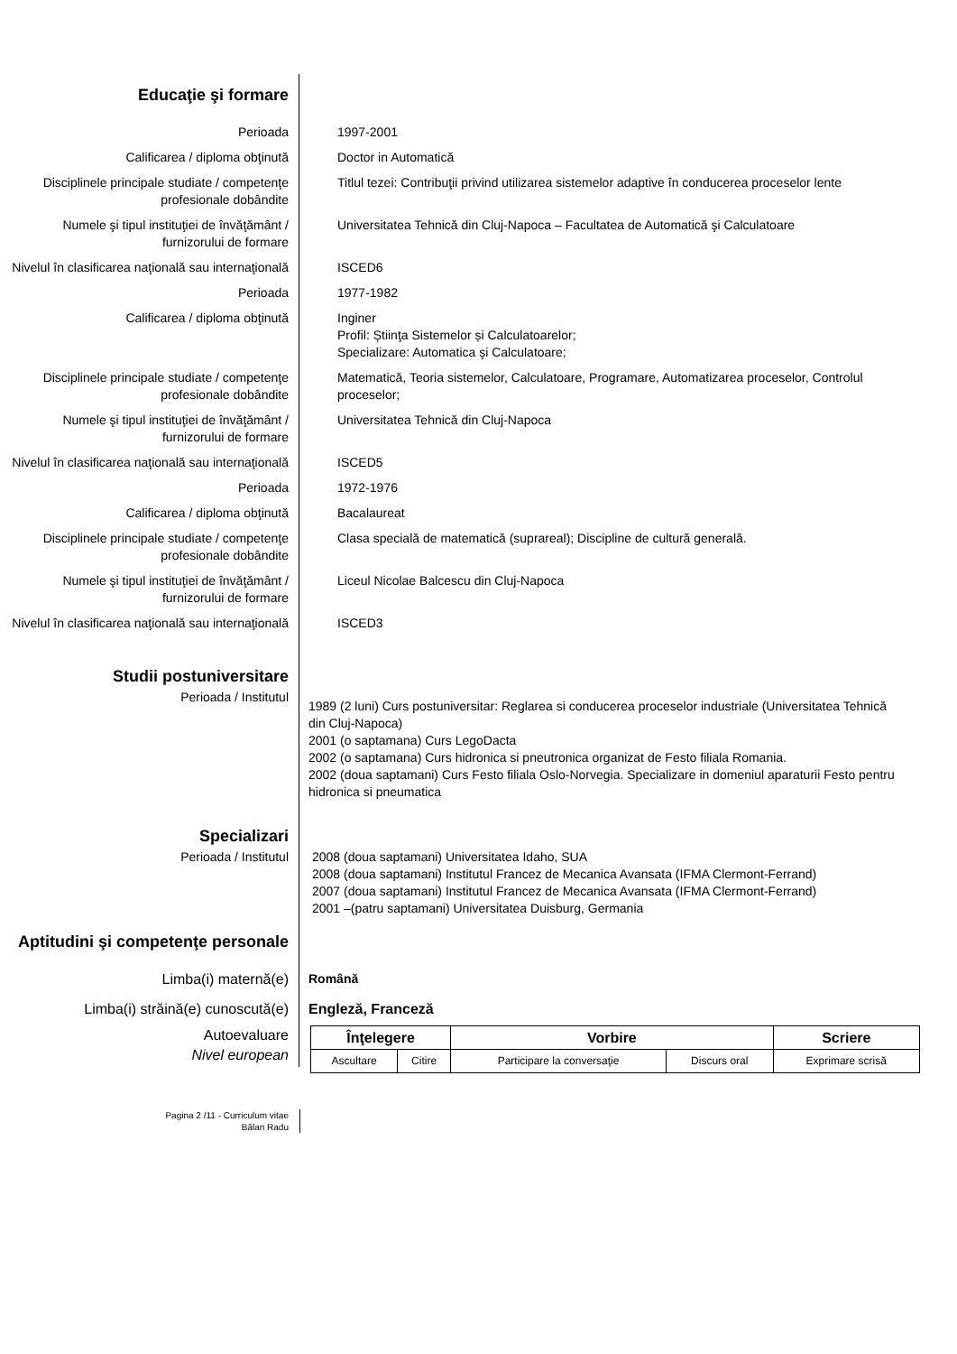Educaţie şi formare
Perioada 1997-2001
Calificarea / diploma obţinută Doctor in Automatică
Disciplinele principale studiate / competenţe profesionale dobândite
Titlul tezei: Contribuţii privind utilizarea sistemelor adaptive în conducerea proceselor lente
Numele şi tipul instituţiei de învăţământ / furnizorului de formare
Universitatea Tehnică din Cluj-Napoca – Facultatea de Automatică şi Calculatoare
Nivelul în clasificarea naţională sau internaţională
ISCED6
Perioada 1977-1982
Calificarea / diploma obţinută Inginer
Profil: Știinţa Sistemelor și Calculatoarelor;
Specializare: Automatica şi Calculatoare;
Disciplinele principale studiate / competenţe profesionale dobândite
Matematică, Teoria sistemelor, Calculatoare, Programare, Automatizarea proceselor, Controlul proceselor;
Numele şi tipul instituţiei de învăţământ / furnizorului de formare
Universitatea Tehnică din Cluj-Napoca
Nivelul în clasificarea naţională sau internaţională
ISCED5
Perioada 1972-1976
Calificarea / diploma obţinută Bacalaureat
Disciplinele principale studiate / competenţe profesionale dobândite
Clasa specială de matematică (suprareal); Discipline de cultură generală.
Numele şi tipul instituţiei de învăţământ / furnizorului de formare
Liceul Nicolae Balcescu din Cluj-Napoca
Nivelul în clasificarea naţională sau internaţională
ISCED3
Studii postuniversitare
Perioada / Institutul
1989 (2 luni) Curs postuniversitar: Reglarea si conducerea proceselor industriale (Universitatea Tehnică din Cluj-Napoca)
2001 (o saptamana) Curs LegoDacta
2002 (o saptamana) Curs hidronica si pneutronica organizat de Festo filiala Romania.
2002 (doua saptamani) Curs Festo filiala Oslo-Norvegia. Specializare in domeniul aparaturii Festo pentru hidronica si pneumatica
Specializari
Perioada / Institutul 2008 (doua saptamani) Universitatea Idaho, SUA
2008 (doua saptamani) Institutul Francez de Mecanica Avansata (IFMA Clermont-Ferrand)
2007 (doua saptamani) Institutul Francez de Mecanica Avansata (IFMA Clermont-Ferrand)
2001 –(patru saptamani) Universitatea Duisburg, Germania
Aptitudini şi competenţe personale
Limba(i) maternă(e) Română
Limba(i) străină(e) cunoscută(e) Engleză, Franceză
Autoevaluare
Nivel european
| Înţelegere | | Vorbire | | Scriere |
| --- | --- | --- | --- | --- |
| Ascultare | Citire | Participare la conversaţie | Discurs oral | Exprimare scrisă |
Pagina 2 /11 - Curriculum vitae
Bălan Radu